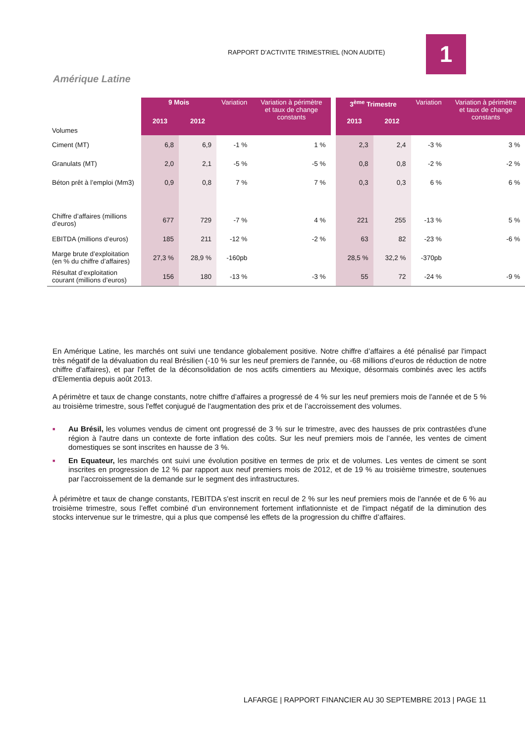RAPPORT D’ACTIVITE TRIMESTRIEL (NON AUDITE)
1
Amérique Latine
| Volumes | 9 Mois | | Variation | Variation à périmètre et taux de change constants | | 3<sup>ème</sup> Trimestre | | Variation | Variation à périmètre et taux de change constants |
| | 2013 | 2012 | | | | 2013 | 2012 | | |
| Ciment (MT) | 6,8 | 6,9 | -1 % | 1 % | | 2,3 | 2,4 | -3 % | 3 % |
| Granulats (MT) | 2,0 | 2,1 | -5 % | -5 % | | 0,8 | 0,8 | -2 % | -2 % |
| Béton prêt à l’emploi (Mm3) | 0,9 | 0,8 | 7 % | 7 % | | 0,3 | 0,3 | 6 % | 6 % |
| Chiffre d’affaires (millions d’euros) | 677 | 729 | -7 % | 4 % | | 221 | 255 | -13 % | 5 % |
| EBITDA (millions d’euros) | 185 | 211 | -12 % | -2 % | | 63 | 82 | -23 % | -6 % |
| Marge brute d’exploitation (en % du chiffre d’affaires) | 27,3 % | 28,9 % | -160pb | | | 28,5 % | 32,2 % | -370pb | |
| Résultat d’exploitation courant (millions d’euros) | 156 | 180 | -13 % | -3 % | | 55 | 72 | -24 % | -9 % |
En Amérique Latine, les marchés ont suivi une tendance globalement positive. Notre chiffre d’affaires a été pénalisé par l'impact très négatif de la dévaluation du real Brésilien (-10 % sur les neuf premiers de l'année, ou -68 millions d’euros de réduction de notre chiffre d’affaires), et par l'effet de la déconsolidation de nos actifs cimentiers au Mexique, désormais combinés avec les actifs d'Elementia depuis août 2013.
A périmètre et taux de change constants, notre chiffre d’affaires a progressé de 4 % sur les neuf premiers mois de l'année et de 5 % au troisième trimestre, sous l'effet conjugué de l'augmentation des prix et de l’accroissement des volumes.
■ Au Brésil, les volumes vendus de ciment ont progressé de 3 % sur le trimestre, avec des hausses de prix contrastées d'une région à l'autre dans un contexte de forte inflation des coûts. Sur les neuf premiers mois de l’année, les ventes de ciment domestiques se sont inscrites en hausse de 3 %.
■ En Equateur, les marchés ont suivi une évolution positive en termes de prix et de volumes. Les ventes de ciment se sont inscrites en progression de 12 % par rapport aux neuf premiers mois de 2012, et de 19 % au troisième trimestre, soutenues par l'accroissement de la demande sur le segment des infrastructures.
À périmètre et taux de change constants, l'EBITDA s'est inscrit en recul de 2 % sur les neuf premiers mois de l'année et de 6 % au troisième trimestre, sous l’effet combiné d’un environnement fortement inflationniste et de l'impact négatif de la diminution des stocks intervenue sur le trimestre, qui a plus que compensé les effets de la progression du chiffre d’affaires.
LAFARGE | RAPPORT FINANCIER AU 30 SEPTEMBRE 2013 | PAGE 11